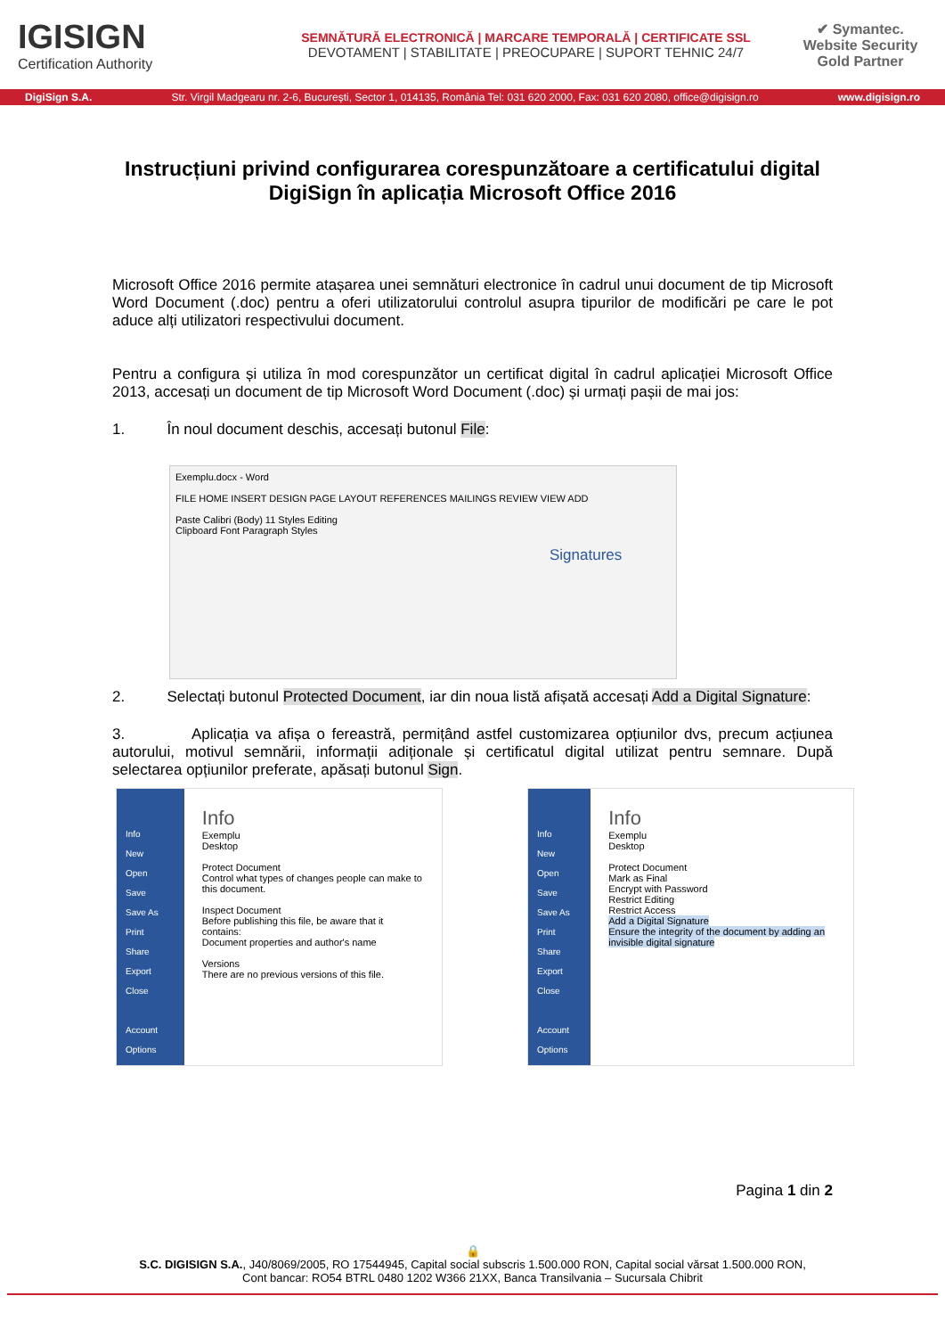IGISIGN
Certification Authority
SEMNĂTURĂ ELECTRONICĂ | MARCARE TEMPORALĂ | CERTIFICATE SSL
DEVOTAMENT | STABILITATE | PREOCUPARE | SUPORT TEHNIC 24/7
✔ Symantec.
Website Security
Gold Partner
DigiSign S.A. Str. Virgil Madgearu nr. 2-6, București, Sector 1, 014135, România Tel: 031 620 2000, Fax: 031 620 2080, office@digisign.ro www.digisign.ro
Instrucțiuni privind configurarea corespunzătoare a certificatului digital DigiSign în aplicația Microsoft Office 2016
Microsoft Office 2016 permite atașarea unei semnături electronice în cadrul unui document de tip Microsoft Word Document (.doc) pentru a oferi utilizatorului controlul asupra tipurilor de modificări pe care le pot aduce alți utilizatori respectivului document.
Pentru a configura și utiliza în mod corespunzător un certificat digital în cadrul aplicației Microsoft Office 2013, accesați un document de tip Microsoft Word Document (.doc) și urmați pașii de mai jos:
1. În noul document deschis, accesați butonul File:
Exemplu.docx - Word
FILE HOME INSERT DESIGN PAGE LAYOUT REFERENCES MAILINGS REVIEW VIEW ADD
Paste Calibri (Body) 11 Styles Editing
Clipboard Font Paragraph Styles
Signatures
2. Selectați butonul Protected Document, iar din noua listă afișată accesați Add a Digital Signature:
3. Aplicația va afișa o fereastră, permițând astfel customizarea opțiunilor dvs, precum acțiunea autorului, motivul semnării, informații adiționale și certificatul digital utilizat pentru semnare. După selectarea opțiunilor preferate, apăsați butonul Sign.
Info
New
Open
Save
Save As
Print
Share
Export
Close
Account
Options
Info
Exemplu
Desktop
Protect Document
Control what types of changes people can make to this document.
Inspect Document
Before publishing this file, be aware that it contains:
Document properties and author's name
Versions
There are no previous versions of this file.
Info
New
Open
Save
Save As
Print
Share
Export
Close
Account
Options
Info
Exemplu
Desktop
Protect Document
Mark as Final
Encrypt with Password
Restrict Editing
Restrict Access
Add a Digital Signature
Ensure the integrity of the document by adding an invisible digital signature
Pagina 1 din 2
🔒
S.C. DIGISIGN S.A., J40/8069/2005, RO 17544945, Capital social subscris 1.500.000 RON, Capital social vărsat 1.500.000 RON,
Cont bancar: RO54 BTRL 0480 1202 W366 21XX, Banca Transilvania – Sucursala Chibrit